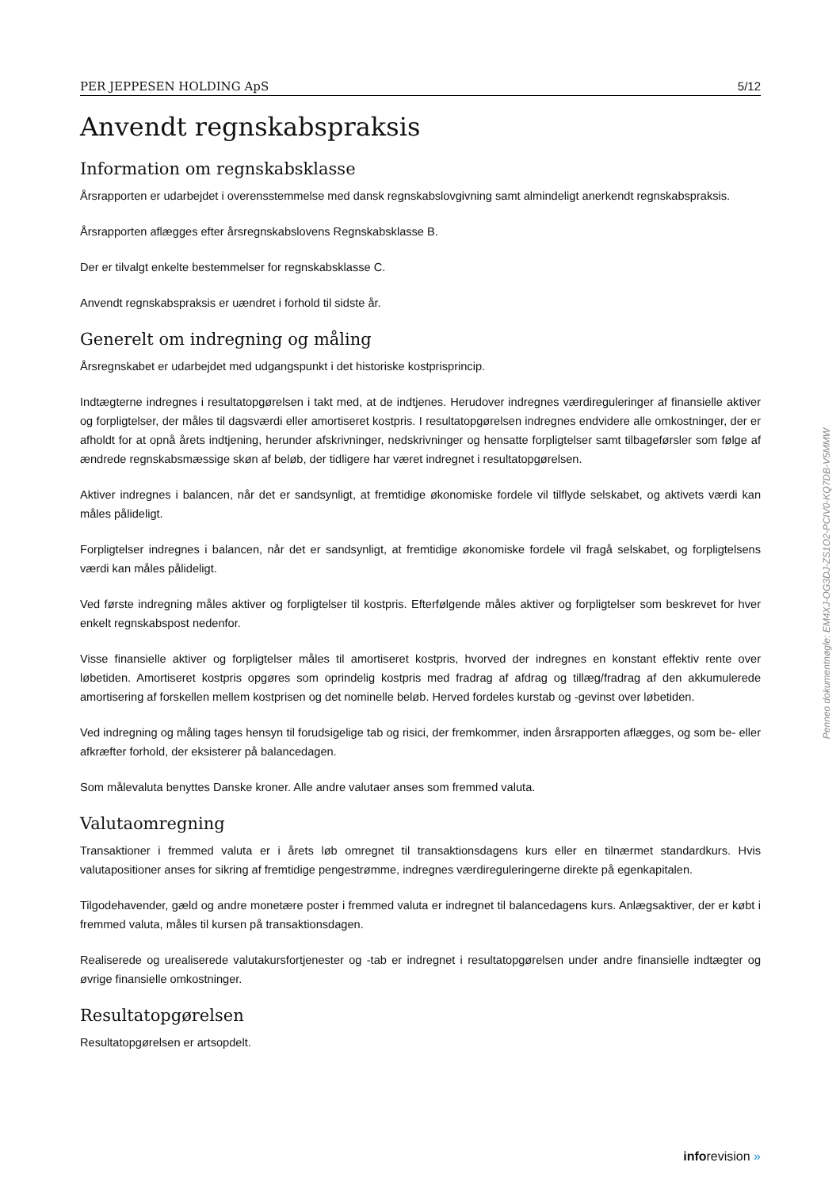PER JEPPESEN HOLDING ApS 5/12
Anvendt regnskabspraksis
Information om regnskabsklasse
Årsrapporten er udarbejdet i overensstemmelse med dansk regnskabslovgivning samt almindeligt anerkendt regnskabspraksis.
Årsrapporten aflægges efter årsregnskabslovens Regnskabsklasse B.
Der er tilvalgt enkelte bestemmelser for regnskabsklasse C.
Anvendt regnskabspraksis er uændret i forhold til sidste år.
Generelt om indregning og måling
Årsregnskabet er udarbejdet med udgangspunkt i det historiske kostprisprincip.
Indtægterne indregnes i resultatopgørelsen i takt med, at de indtjenes. Herudover indregnes værdireguleringer af finansielle aktiver og forpligtelser, der måles til dagsværdi eller amortiseret kostpris. I resultatopgørelsen indregnes endvidere alle omkostninger, der er afholdt for at opnå årets indtjening, herunder afskrivninger, nedskrivninger og hensatte forpligtelser samt tilbageførsler som følge af ændrede regnskabsmæssige skøn af beløb, der tidligere har været indregnet i resultatopgørelsen.
Aktiver indregnes i balancen, når det er sandsynligt, at fremtidige økonomiske fordele vil tilflyde selskabet, og aktivets værdi kan måles pålideligt.
Forpligtelser indregnes i balancen, når det er sandsynligt, at fremtidige økonomiske fordele vil fragå selskabet, og forpligtelsens værdi kan måles pålideligt.
Ved første indregning måles aktiver og forpligtelser til kostpris. Efterfølgende måles aktiver og forpligtelser som beskrevet for hver enkelt regnskabspost nedenfor.
Visse finansielle aktiver og forpligtelser måles til amortiseret kostpris, hvorved der indregnes en konstant effektiv rente over løbetiden. Amortiseret kostpris opgøres som oprindelig kostpris med fradrag af afdrag og tillæg/fradrag af den akkumulerede amortisering af forskellen mellem kostprisen og det nominelle beløb. Herved fordeles kurstab og -gevinst over løbetiden.
Ved indregning og måling tages hensyn til forudsigelige tab og risici, der fremkommer, inden årsrapporten aflægges, og som be- eller afkræfter forhold, der eksisterer på balancedagen.
Som målevaluta benyttes Danske kroner. Alle andre valutaer anses som fremmed valuta.
Valutaomregning
Transaktioner i fremmed valuta er i årets løb omregnet til transaktionsdagens kurs eller en tilnærmet standardkurs. Hvis valutapositioner anses for sikring af fremtidige pengestrømme, indregnes værdireguleringerne direkte på egenkapitalen.
Tilgodehavender, gæld og andre monetære poster i fremmed valuta er indregnet til balancedagens kurs. Anlægsaktiver, der er købt i fremmed valuta, måles til kursen på transaktionsdagen.
Realiserede og urealiserede valutakursfortjenester og -tab er indregnet i resultatopgørelsen under andre finansielle indtægter og øvrige finansielle omkostninger.
Resultatopgørelsen
Resultatopgørelsen er artsopdelt.
Penneo dokumentnøgle: EM4XJ-OG3DJ-ZS1O2-PCIV0-KQ7DB-V5MMW
inforevision »